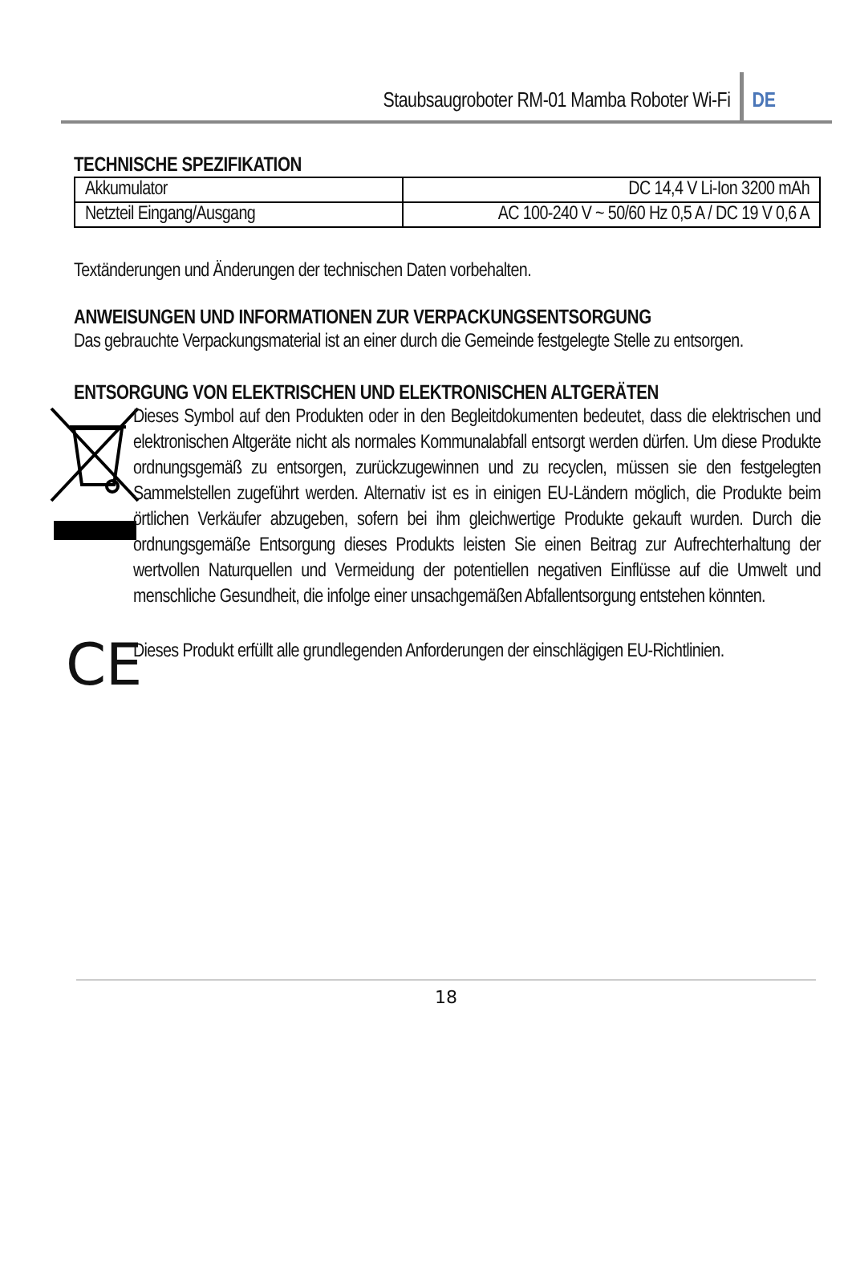Staubsaugroboter RM-01 Mamba Roboter Wi-Fi DE
TECHNISCHE SPEZIFIKATION
| Akkumulator | DC 14,4 V Li-Ion 3200 mAh |
| Netzteil Eingang/Ausgang | AC 100-240 V ~ 50/60 Hz 0,5 A / DC 19 V 0,6 A |
Textänderungen und Änderungen der technischen Daten vorbehalten.
ANWEISUNGEN UND INFORMATIONEN ZUR VERPACKUNGSENTSORGUNG
Das gebrauchte Verpackungsmaterial ist an einer durch die Gemeinde festgelegte Stelle zu entsorgen.
ENTSORGUNG VON ELEKTRISCHEN UND ELEKTRONISCHEN ALTGERÄTEN
Dieses Symbol auf den Produkten oder in den Begleitdokumenten bedeutet, dass die elektrischen und elektronischen Altgeräte nicht als normales Kommunalabfall entsorgt werden dürfen. Um diese Produkte ordnungsgemäß zu entsorgen, zurückzugewinnen und zu recyclen, müssen sie den festgelegten Sammelstellen zugeführt werden. Alternativ ist es in einigen EU-Ländern möglich, die Produkte beim örtlichen Verkäufer abzugeben, sofern bei ihm gleichwertige Produkte gekauft wurden. Durch die ordnungsgemäße Entsorgung dieses Produkts leisten Sie einen Beitrag zur Aufrechterhaltung der wertvollen Naturquellen und Vermeidung der potentiellen negativen Einflüsse auf die Umwelt und menschliche Gesundheit, die infolge einer unsachgemäßen Abfallentsorgung entstehen könnten.
CE
Dieses Produkt erfüllt alle grundlegenden Anforderungen der einschlägigen EU-Richtlinien.
18